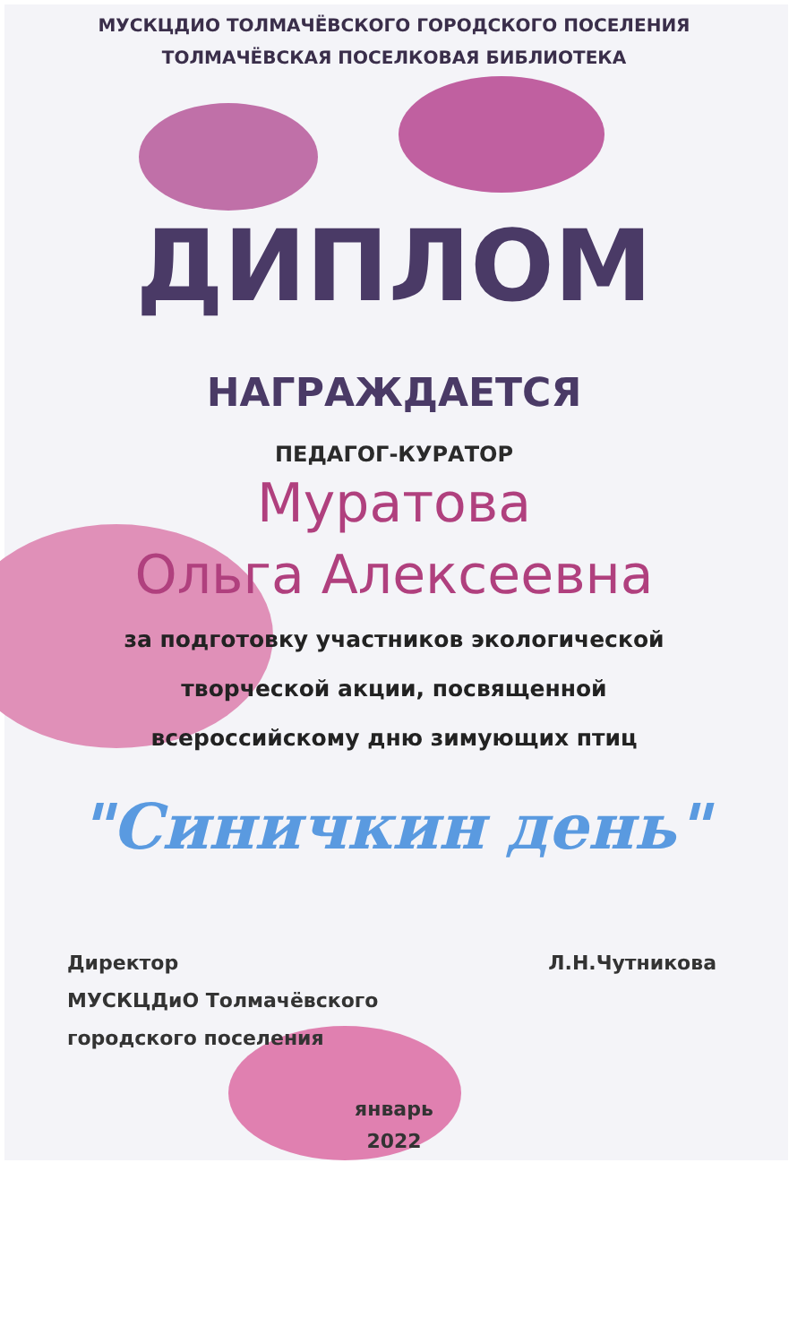МУСКЦДИО ТОЛМАЧЁВСКОГО ГОРОДСКОГО ПОСЕЛЕНИЯ
ТОЛМАЧЁВСКАЯ ПОСЕЛКОВАЯ БИБЛИОТЕКА
ДИПЛОМ
НАГРАЖДАЕТСЯ
ПЕДАГОГ-КУРАТОР
Муратова
Ольга Алексеевна
за подготовку участников экологической
творческой акции, посвященной
всероссийскому дню зимующих птиц
"Синичкин день"
Директор
МУСКЦДиО Толмачёвского
городского поселения
Л.Н.Чутникова
январь
2022